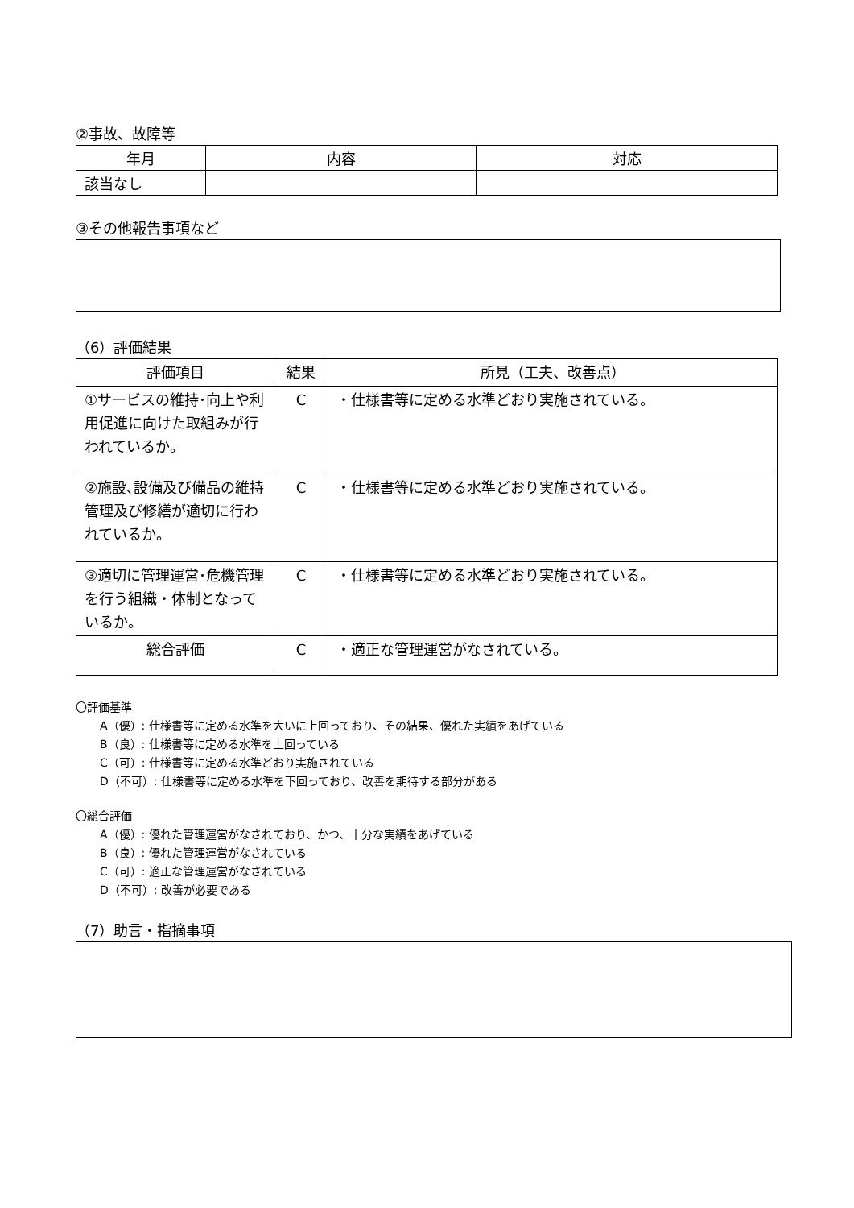②事故、故障等
| 年月 | 内容 | 対応 |
| --- | --- | --- |
| 該当なし | | |
③その他報告事項など
（6）評価結果
| 評価項目 | 結果 | 所見（工夫、改善点） |
| --- | --- | --- |
| ①サービスの維持･向上や利用促進に向けた取組みが行われているか。 | C | ・仕様書等に定める水準どおり実施されている。 |
| ②施設､設備及び備品の維持管理及び修繕が適切に行われているか。 | C | ・仕様書等に定める水準どおり実施されている。 |
| ③適切に管理運営･危機管理を行う組織・体制となっているか。 | C | ・仕様書等に定める水準どおり実施されている。 |
| 総合評価 | C | ・適正な管理運営がなされている。 |
〇評価基準
A（優）: 仕様書等に定める水準を大いに上回っており、その結果、優れた実績をあげている
B（良）: 仕様書等に定める水準を上回っている
C（可）: 仕様書等に定める水準どおり実施されている
D（不可）: 仕様書等に定める水準を下回っており、改善を期待する部分がある
〇総合評価
A（優）: 優れた管理運営がなされており、かつ、十分な実績をあげている
B（良）: 優れた管理運営がなされている
C（可）: 適正な管理運営がなされている
D（不可）: 改善が必要である
（7）助言・指摘事項